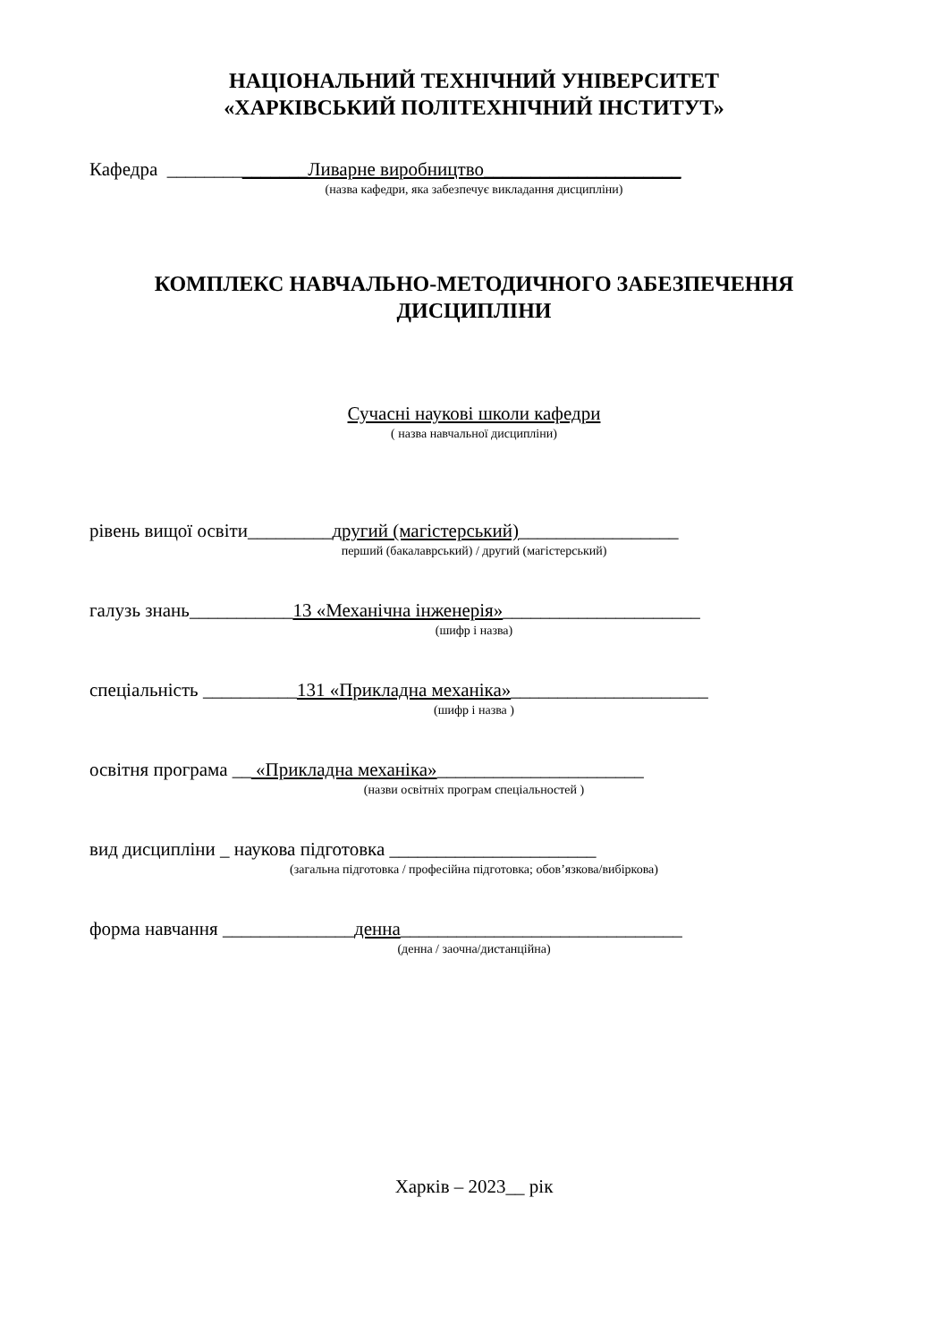НАЦІОНАЛЬНИЙ ТЕХНІЧНИЙ УНІВЕРСИТЕТ
«ХАРКІВСЬКИЙ ПОЛІТЕХНІЧНИЙ ІНСТИТУТ»
Кафедра _______________Ливарне виробництво_____________________
(назва кафедри, яка забезпечує викладання дисципліни)
КОМПЛЕКС НАВЧАЛЬНО-МЕТОДИЧНОГО ЗАБЕЗПЕЧЕННЯ
ДИСЦИПЛІНИ
Сучасні наукові школи кафедри
( назва навчальної дисципліни)
рівень вищої освіти_________другий (магістерський)_________________
перший (бакалаврський) / другий (магістерський)
галузь знань___________13 «Механічна інженерія»_____________________
(шифр і назва)
спеціальність __________131 «Прикладна механіка»_____________________
(шифр і назва )
освітня програма __ «Прикладна механіка»______________________
(назви освітніх програм спеціальностей )
вид дисципліни _ наукова підготовка ______________________
(загальна підготовка / професійна підготовка; обов’язкова/вибіркова)
форма навчання ______________денна______________________________
(денна / заочна/дистанційна)
Харків – 2023__ рік